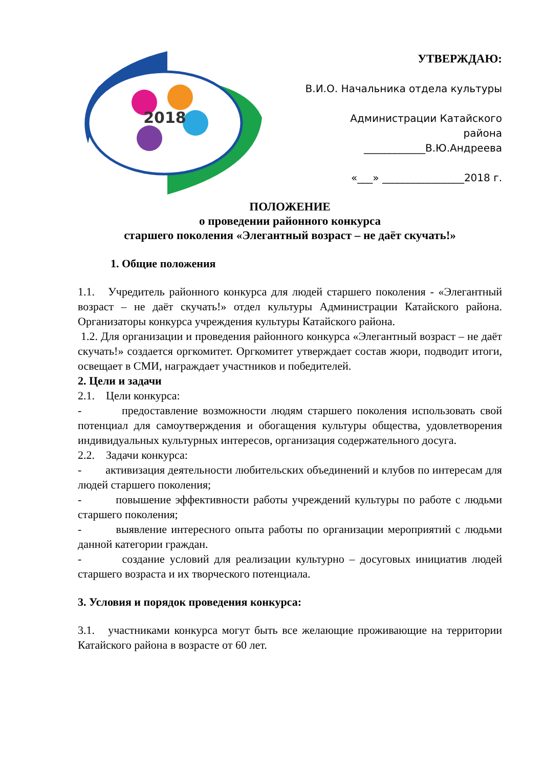2018
УТВЕРЖДАЮ:
В.И.О. Начальника отдела культуры
Администрации Катайского
района
____________В.Ю.Андреева
«___» ________________2018 г.
ПОЛОЖЕНИЕ
о проведении районного конкурса
старшего поколения «Элегантный возраст – не даёт скучать!»
1. Общие положения
1.1. Учредитель районного конкурса для людей старшего поколения - «Элегантный возраст – не даёт скучать!» отдел культуры Администрации Катайского района. Организаторы конкурса учреждения культуры Катайского района.
1.2. Для организации и проведения районного конкурса «Элегантный возраст – не даёт скучать!» создается оргкомитет. Оргкомитет утверждает состав жюри, подводит итоги, освещает в СМИ, награждает участников и победителей.
2. Цели и задачи
2.1. Цели конкурса:
- предоставление возможности людям старшего поколения использовать свой потенциал для самоутверждения и обогащения культуры общества, удовлетворения индивидуальных культурных интересов, организация содержательного досуга.
2.2. Задачи конкурса:
- активизация деятельности любительских объединений и клубов по интересам для людей старшего поколения;
- повышение эффективности работы учреждений культуры по работе с людьми старшего поколения;
- выявление интересного опыта работы по организации мероприятий с людьми данной категории граждан.
- создание условий для реализации культурно – досуговых инициатив людей старшего возраста и их творческого потенциала.
3. Условия и порядок проведения конкурса:
3.1. участниками конкурса могут быть все желающие проживающие на территории Катайского района в возрасте от 60 лет.